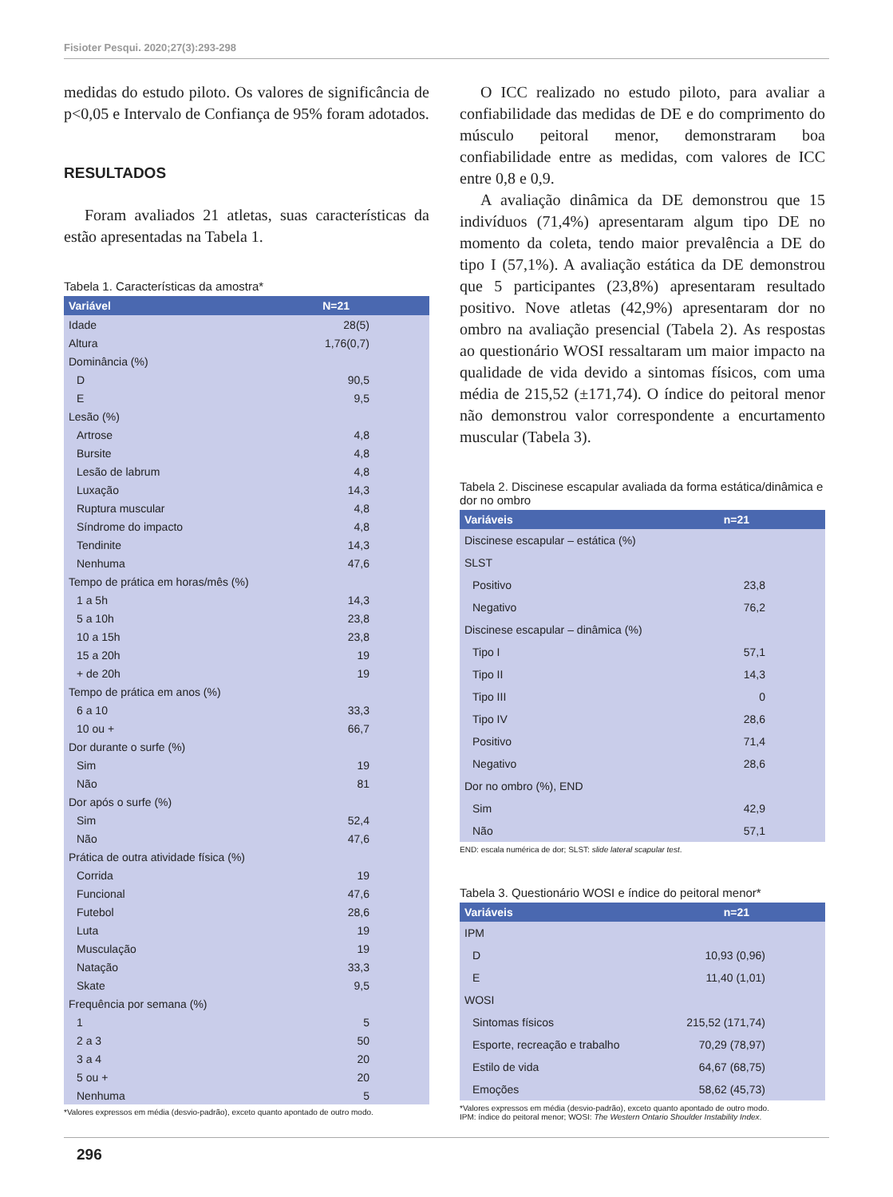Fisioter Pesqui. 2020;27(3):293-298
medidas do estudo piloto. Os valores de significância de p<0,05 e Intervalo de Confiança de 95% foram adotados.
RESULTADOS
Foram avaliados 21 atletas, suas características da estão apresentadas na Tabela 1.
Tabela 1. Características da amostra*
| Variável | N=21 |
| --- | --- |
| Idade | 28(5) |
| Altura | 1,76(0,7) |
| Dominância (%) | |
| D | 90,5 |
| E | 9,5 |
| Lesão (%) | |
| Artrose | 4,8 |
| Bursite | 4,8 |
| Lesão de labrum | 4,8 |
| Luxação | 14,3 |
| Ruptura muscular | 4,8 |
| Síndrome do impacto | 4,8 |
| Tendinite | 14,3 |
| Nenhuma | 47,6 |
| Tempo de prática em horas/mês (%) | |
| 1 a 5h | 14,3 |
| 5 a 10h | 23,8 |
| 10 a 15h | 23,8 |
| 15 a 20h | 19 |
| + de 20h | 19 |
| Tempo de prática em anos (%) | |
| 6 a 10 | 33,3 |
| 10 ou + | 66,7 |
| Dor durante o surfe (%) | |
| Sim | 19 |
| Não | 81 |
| Dor após o surfe (%) | |
| Sim | 52,4 |
| Não | 47,6 |
| Prática de outra atividade física (%) | |
| Corrida | 19 |
| Funcional | 47,6 |
| Futebol | 28,6 |
| Luta | 19 |
| Musculação | 19 |
| Natação | 33,3 |
| Skate | 9,5 |
| Frequência por semana (%) | |
| 1 | 5 |
| 2 a 3 | 50 |
| 3 a 4 | 20 |
| 5 ou + | 20 |
| Nenhuma | 5 |
*Valores expressos em média (desvio-padrão), exceto quanto apontado de outro modo.
O ICC realizado no estudo piloto, para avaliar a confiabilidade das medidas de DE e do comprimento do músculo peitoral menor, demonstraram boa confiabilidade entre as medidas, com valores de ICC entre 0,8 e 0,9.
A avaliação dinâmica da DE demonstrou que 15 indivíduos (71,4%) apresentaram algum tipo DE no momento da coleta, tendo maior prevalência a DE do tipo I (57,1%). A avaliação estática da DE demonstrou que 5 participantes (23,8%) apresentaram resultado positivo. Nove atletas (42,9%) apresentaram dor no ombro na avaliação presencial (Tabela 2). As respostas ao questionário WOSI ressaltaram um maior impacto na qualidade de vida devido a sintomas físicos, com uma média de 215,52 (±171,74). O índice do peitoral menor não demonstrou valor correspondente a encurtamento muscular (Tabela 3).
Tabela 2. Discinese escapular avaliada da forma estática/dinâmica e dor no ombro
| Variáveis | n=21 |
| --- | --- |
| Discinese escapular – estática (%) | |
| SLST | |
| Positivo | 23,8 |
| Negativo | 76,2 |
| Discinese escapular – dinâmica (%) | |
| Tipo I | 57,1 |
| Tipo II | 14,3 |
| Tipo III | 0 |
| Tipo IV | 28,6 |
| Positivo | 71,4 |
| Negativo | 28,6 |
| Dor no ombro (%), END | |
| Sim | 42,9 |
| Não | 57,1 |
END: escala numérica de dor; SLST: slide lateral scapular test.
Tabela 3. Questionário WOSI e índice do peitoral menor*
| Variáveis | n=21 |
| --- | --- |
| IPM | |
| D | 10,93 (0,96) |
| E | 11,40 (1,01) |
| WOSI | |
| Sintomas físicos | 215,52 (171,74) |
| Esporte, recreação e trabalho | 70,29 (78,97) |
| Estilo de vida | 64,67 (68,75) |
| Emoções | 58,62 (45,73) |
*Valores expressos em média (desvio-padrão), exceto quanto apontado de outro modo.
IPM: índice do peitoral menor; WOSI: The Western Ontario Shoulder Instability Index.
296